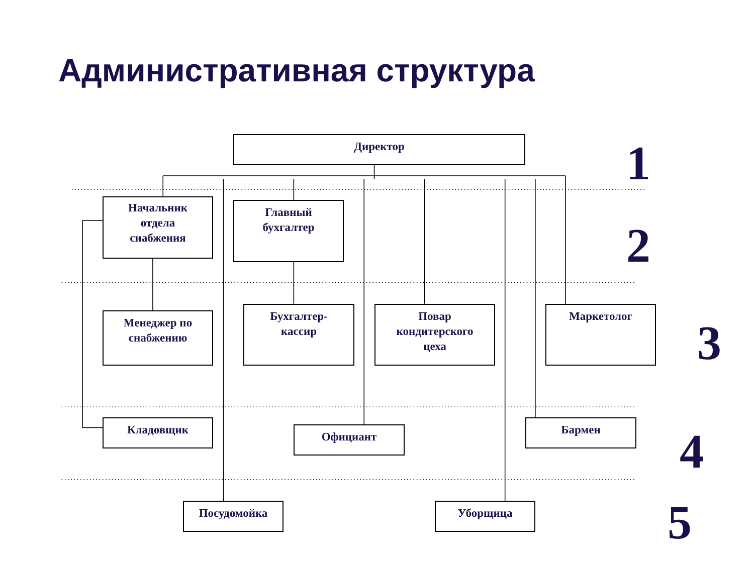Административная структура
Директор
1
Начальник
отдела
снабжения
Главный
бухгалтер
2
Менеджер по
снабжению
Бухгалтер-
кассир
Повар
кондитерского
цеха
Маркетолог
3
Кладовщик
Официант
Бармен
4
Посудомойка Уборщица
5